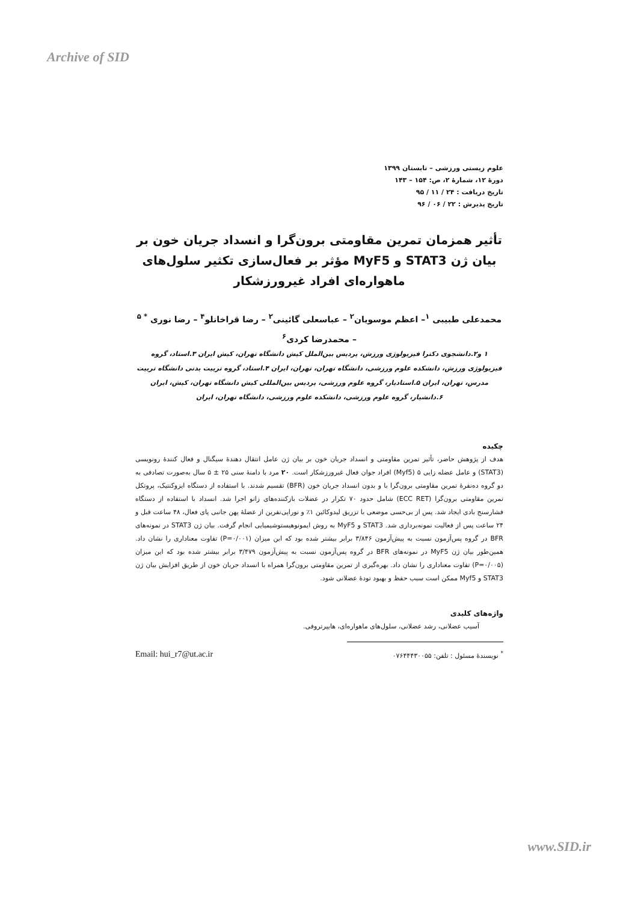Archive of SID
علوم زیستی ورزشی – تابستان ۱۳۹۹
دورۀ ۱۲، شمارۀ ۲، ص: ۱۵۴ – ۱۴۳
تاریخ دریافت : ۲۴ / ۱۱ / ۹۵
تاریخ پذیرش : ۲۲ / ۰۶ / ۹۶
تأثیر همزمان تمرین مقاومتی برون‌گرا و انسداد جریان خون بر بیان ژن STAT3 و MyF5 مؤثر بر فعال‌سازی تکثیر سلول‌های ماهواره‌ای افراد غیرورزشکار
محمدعلی طبیبی <sup>۱</sup>– اعظم موسویان<sup>۲</sup> – عباسعلی گائینی<sup>۲</sup> – رضا قراخانلو<sup>۴</sup> – رضا نوری <sup>* ۵</sup>
– محمدرضا کردی<sup>۶</sup>
۱ و۲.دانشجوی دکترا فیزیولوژی ورزش، پردیس بین‌الملل کیش دانشگاه تهران، کیش ایران ۳.استاد، گروه فیزیولوژی ورزش، دانشکده علوم ورزشی، دانشگاه تهران، تهران، ایران ۴.استاد، گروه تربیت بدنی دانشگاه تربیت مدرس، تهران، ایران ۵.استادیار، گروه علوم ورزشی، پردیس بین‌المللی کیش دانشگاه تهران، کیش، ایران ۶.دانشیار، گروه علوم ورزشی، دانشکده علوم ورزشی، دانشگاه تهران، ایران
چکیده
هدف از پژوهش حاضر، تأثیر تمرین مقاومتی و انسداد جریان خون بر بیان ژن عامل انتقال دهندۀ سیگنال و فعال کنندۀ رونویسی (STAT3) و عامل عضله زایی ۵ (Myf5) افراد جوان فعال غیرورزشکار است. ۲۰ مرد با دامنۀ سنی ۲۵ ± ۵ سال به‌صورت تصادفی به دو گروه ده‌نفرۀ تمرین مقاومتی برون‌گرا با و بدون انسداد جریان خون (BFR) تقسیم شدند. با استفاده از دستگاه ایزوکنتیک، پروتکل تمرین مقاومتی برون‌گرا (ECC RET) شامل حدود ۷۰ تکرار در عضلات بازکننده‌های زانو اجرا شد. انسداد با استفاده از دستگاه فشارسنج بادی ایجاد شد. پس از بی‌حسی موضعی با تزریق لیدوکائین ۱٪ و نوراپی‌نفرین از عضلۀ پهن جانبی پای فعال، ۴۸ ساعت قبل و ۲۴ ساعت پس از فعالیت نمونه‌برداری شد. STAT3 و MyF5 به روش ایمونوهیستوشیمیایی انجام گرفت. بیان ژن STAT3 در نمونه‌های BFR در گروه پس‌آزمون نسبت به پیش‌آزمون ۳/۸۴۶ برابر بیشتر شده بود که این میزان (P=۰/۰۰۱) تفاوت معناداری را نشان داد. همین‌طور بیان ژن MyF5 در نمونه‌های BFR در گروه پس‌آزمون نسبت به پیش‌آزمون ۳/۴۷۹ برابر بیشتر شده بود که این میزان (P=۰/۰۰۵) تفاوت معناداری را نشان داد. بهره‌گیری از تمرین مقاومتی برون‌گرا همراه با انسداد جریان خون از طریق افزایش بیان ژن STAT3 و Myf5 ممکن است سبب حفظ و بهبود تودۀ عضلانی شود.
واژه‌های کلیدی
آسیب عضلانی، رشد عضلانی، سلول‌های ماهواره‌ای، هایپرتروفی.
<sup>*</sup> نویسندۀ مسئول : تلفن: ۰۷۶۴۴۴۳۰۰۵۵ Email: hui_r7@ut.ac.ir
www.SID.ir